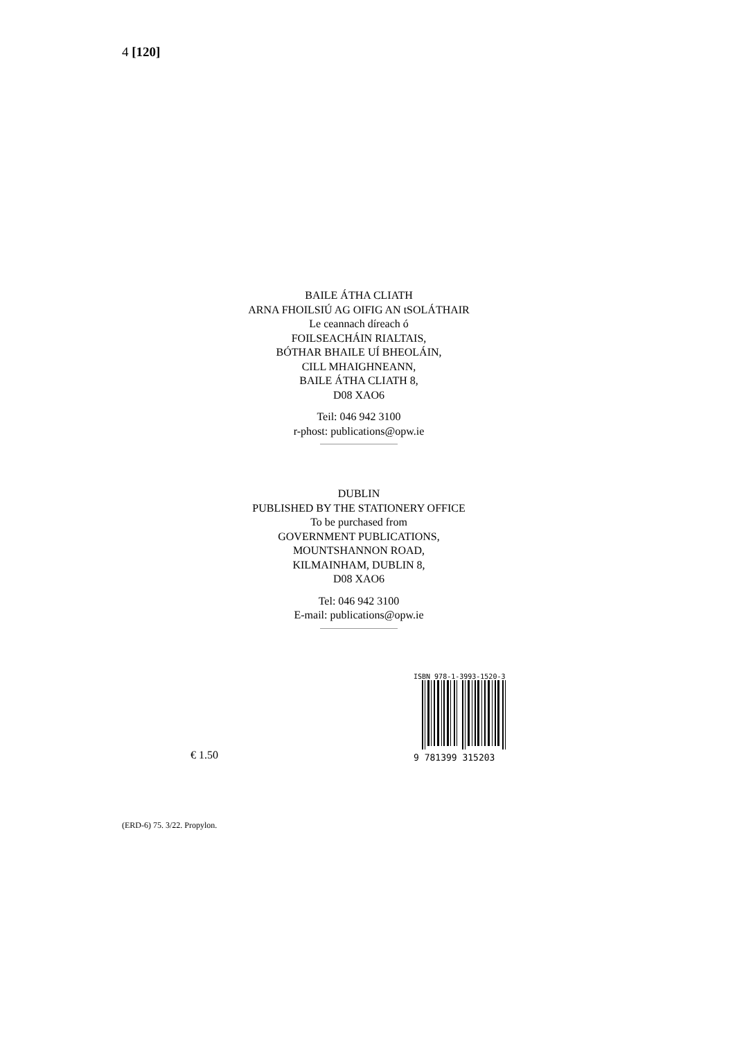4 [120]
BAILE ÁTHA CLIATH
ARNA FHOILSIÚ AG OIFIG AN tSOLÁTHAIR
Le ceannach díreach ó
FOILSEACHÁIN RIALTAIS,
BÓTHAR BHAILE UÍ BHEOLÁIN,
CILL MHAIGHNEANN,
BAILE ÁTHA CLIATH 8,
D08 XAO6
Teil: 046 942 3100
r-phost: publications@opw.ie
DUBLIN
PUBLISHED BY THE STATIONERY OFFICE
To be purchased from
GOVERNMENT PUBLICATIONS,
MOUNTSHANNON ROAD,
KILMAINHAM, DUBLIN 8,
D08 XAO6
Tel: 046 942 3100
E-mail: publications@opw.ie
ISBN 978-1-3993-1520-3
9 781399 315203
€ 1.50
(ERD-6) 75. 3/22. Propylon.